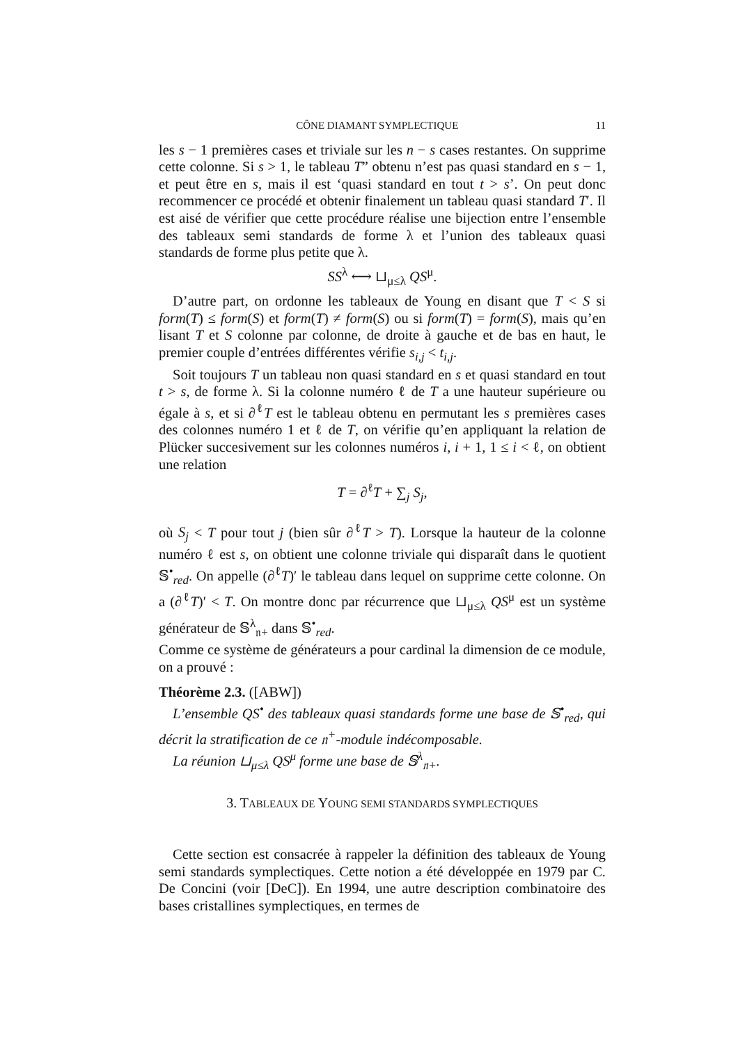CÔNE DIAMANT SYMPLECTIQUE 11
les s − 1 premières cases et triviale sur les n − s cases restantes. On supprime cette colonne. Si s > 1, le tableau T” obtenu n’est pas quasi standard en s − 1, et peut être en s, mais il est ‘quasi standard en tout t > s’. On peut donc recommencer ce procédé et obtenir finalement un tableau quasi standard T′. Il est aisé de vérifier que cette procédure réalise une bijection entre l’ensemble des tableaux semi standards de forme λ et l’union des tableaux quasi standards de forme plus petite que λ.
SS<sup>λ</sup> ⟷ ⊔<sub>μ≤λ</sub> QS<sup>μ</sup>.
D’autre part, on ordonne les tableaux de Young en disant que T < S si form(T) ≤ form(S) et form(T) ≠ form(S) ou si form(T) = form(S), mais qu’en lisant T et S colonne par colonne, de droite à gauche et de bas en haut, le premier couple d’entrées différentes vérifie s<sub>i,j</sub> < t<sub>i,j</sub>.
Soit toujours T un tableau non quasi standard en s et quasi standard en tout t > s, de forme λ. Si la colonne numéro ℓ de T a une hauteur supérieure ou égale à s, et si ∂<sup>ℓ</sup>T est le tableau obtenu en permutant les s premières cases des colonnes numéro 1 et ℓ de T, on vérifie qu’en appliquant la relation de Plücker succesivement sur les colonnes numéros i, i + 1, 1 ≤ i < ℓ, on obtient une relation
T = ∂<sup>ℓ</sup>T + ∑<sub>j</sub> S<sub>j</sub>,
où S<sub>j</sub> < T pour tout j (bien sûr ∂<sup>ℓ</sup>T > T). Lorsque la hauteur de la colonne numéro ℓ est s, on obtient une colonne triviale qui disparaît dans le quotient 𝕊<sup>•</sup><sub>red</sub>. On appelle (∂<sup>ℓ</sup>T)′ le tableau dans lequel on supprime cette colonne. On a (∂<sup>ℓ</sup>T)′ < T. On montre donc par récurrence que ⊔<sub>μ≤λ</sub> QS<sup>μ</sup> est un système générateur de 𝕊<sup>λ</sup><sub>𝔫+</sub> dans 𝕊<sup>•</sup><sub>red</sub>.
Comme ce système de générateurs a pour cardinal la dimension de ce module, on a prouvé :
Théorème 2.3. ([ABW])
L’ensemble QS<sup>•</sup> des tableaux quasi standards forme une base de 𝕊<sup>•</sup><sub>red</sub>, qui décrit la stratification de ce 𝔫<sup>+</sup>-module indécomposable.
La réunion ⊔<sub>μ≤λ</sub> QS<sup>μ</sup> forme une base de 𝕊<sup>λ</sup><sub>𝔫+</sub>.
3. TABLEAUX DE YOUNG SEMI STANDARDS SYMPLECTIQUES
Cette section est consacrée à rappeler la définition des tableaux de Young semi standards symplectiques. Cette notion a été développée en 1979 par C. De Concini (voir [DeC]). En 1994, une autre description combinatoire des bases cristallines symplectiques, en termes de